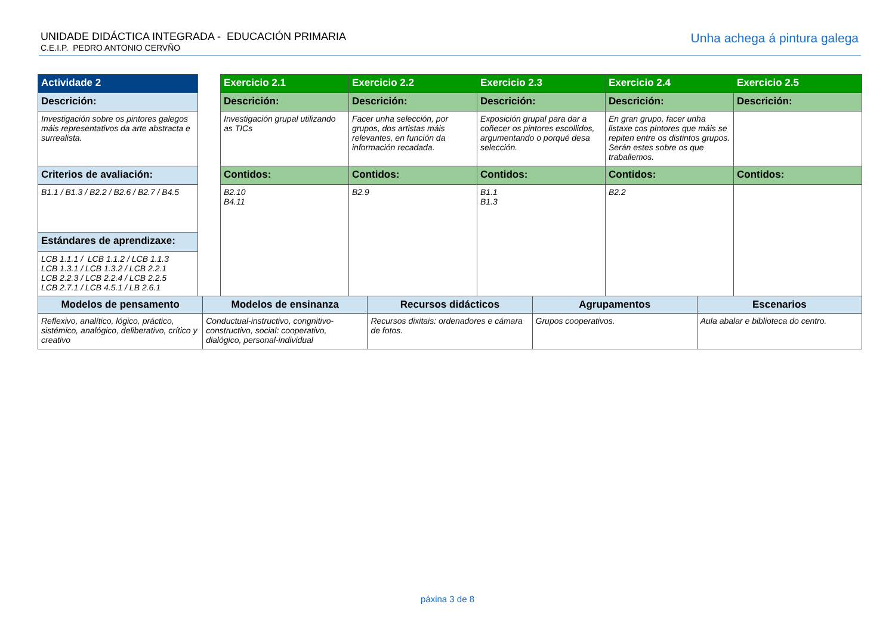UNIDADE DIDÁCTICA INTEGRADA - EDUCACIÓN PRIMARIA
C.E.I.P. PEDRO ANTONIO CERVÑO
Unha achega á pintura galega
| Actividade 2 | | Exercicio 2.1 | Exercicio 2.2 | Exercicio 2.3 | Exercicio 2.4 | Exercicio 2.5 |
| Descrición: | | Descrición: | Descrición: | Descrición: | Descrición: | Descrición: |
| Investigación sobre os pintores galegos máis representativos da arte abstracta e surrealista. | | Investigación grupal utilizando as TICs | Facer unha selección, por grupos, dos artistas máis relevantes, en función da información recadada. | Exposición grupal para dar a coñecer os pintores escollidos, argumentando o porqué desa selección. | En gran grupo, facer unha listaxe cos pintores que máis se repiten entre os distintos grupos. Serán estes sobre os que traballemos. | |
| Criterios de avaliación: | | Contidos: | Contidos: | Contidos: | Contidos: | Contidos: |
| B1.1 / B1.3 / B2.2 / B2.6 / B2.7 / B4.5 | | B2.10 B4.11 | B2.9 | B1.1 B1.3 | B2.2 | |
| Estándares de aprendizaxe: | | | | | | |
| LCB 1.1.1 / LCB 1.1.2 / LCB 1.1.3 LCB 1.3.1 / LCB 1.3.2 / LCB 2.2.1 LCB 2.2.3 / LCB 2.2.4 / LCB 2.2.5 LCB 2.7.1 / LCB 4.5.1 / LB 2.6.1 | | | | | | |
| Modelos de pensamento | Modelos de ensinanza | Recursos didácticos | Agrupamentos | Escenarios |
| --- | --- | --- | --- | --- |
| Reflexivo, analítico, lógico, práctico, sistémico, analógico, deliberativo, crítico y creativo | Conductual-instructivo, congnitivo-constructivo, social: cooperativo, dialógico, personal-individual | Recursos dixitais: ordenadores e cámara de fotos. | Grupos cooperativos. | Aula abalar e biblioteca do centro. |
páxina 3 de 8